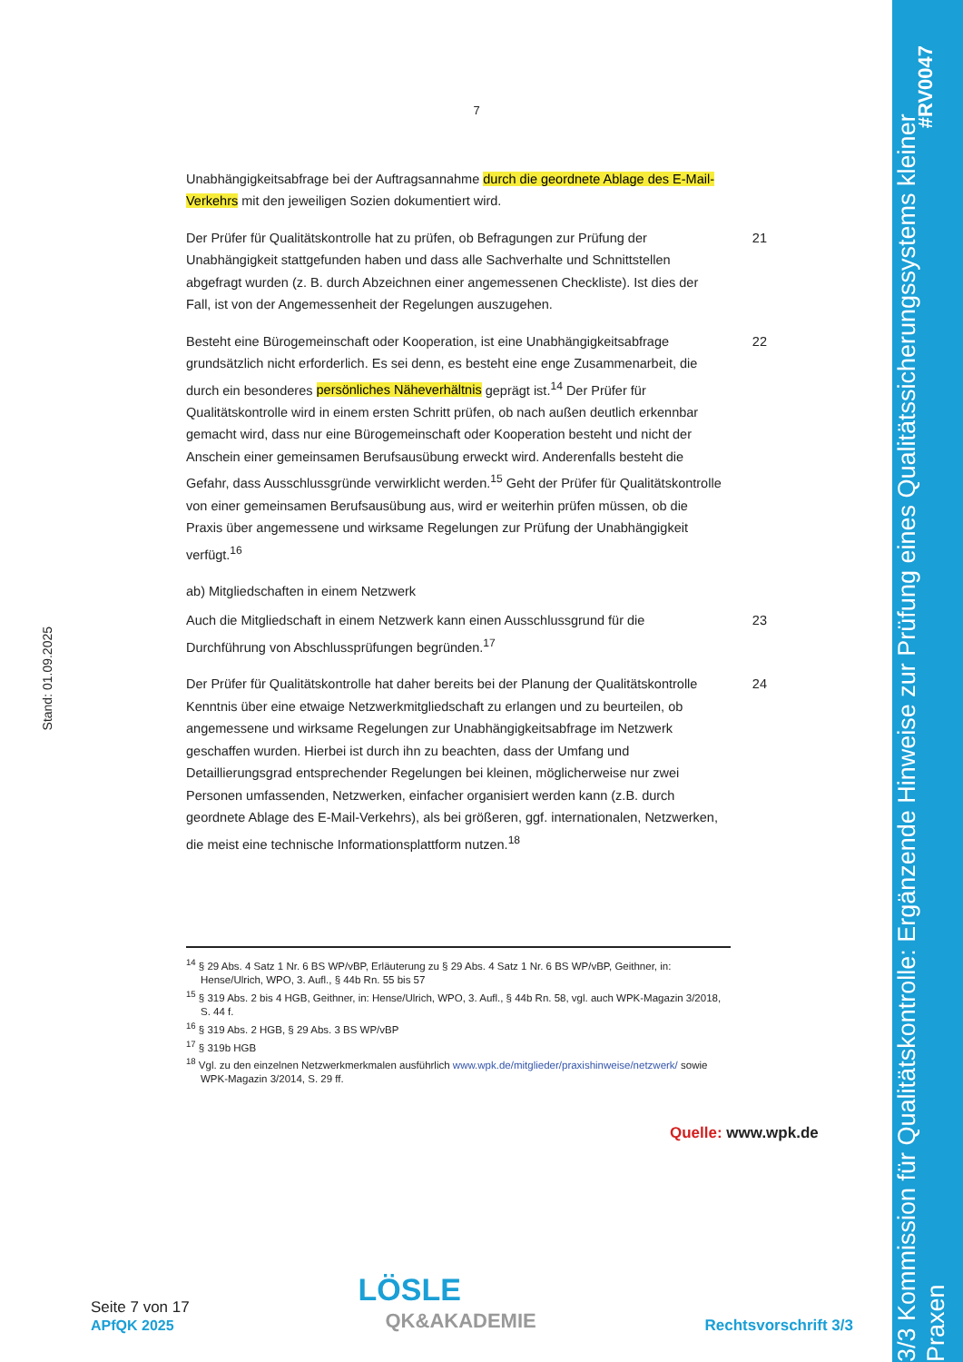Stand: 01.09.2025
7
Unabhängigkeitsabfrage bei der Auftragsannahme durch die geordnete Ablage des E-Mail-Verkehrs mit den jeweiligen Sozien dokumentiert wird.
Der Prüfer für Qualitätskontrolle hat zu prüfen, ob Befragungen zur Prüfung der Unabhängigkeit stattgefunden haben und dass alle Sachverhalte und Schnittstellen abgefragt wurden (z. B. durch Abzeichnen einer angemessenen Checkliste). Ist dies der Fall, ist von der Angemessenheit der Regelungen auszugehen.
21
Besteht eine Bürogemeinschaft oder Kooperation, ist eine Unabhängigkeitsabfrage grundsätzlich nicht erforderlich. Es sei denn, es besteht eine enge Zusammenarbeit, die durch ein besonderes persönliches Näheverhältnis geprägt ist.<sup>14</sup> Der Prüfer für Qualitätskontrolle wird in einem ersten Schritt prüfen, ob nach außen deutlich erkennbar gemacht wird, dass nur eine Bürogemeinschaft oder Kooperation besteht und nicht der Anschein einer gemeinsamen Berufsausübung erweckt wird. Anderenfalls besteht die Gefahr, dass Ausschlussgründe verwirklicht werden.<sup>15</sup> Geht der Prüfer für Qualitätskontrolle von einer gemeinsamen Berufsausübung aus, wird er weiterhin prüfen müssen, ob die Praxis über angemessene und wirksame Regelungen zur Prüfung der Unabhängigkeit verfügt.<sup>16</sup>
22
ab) Mitgliedschaften in einem Netzwerk
Auch die Mitgliedschaft in einem Netzwerk kann einen Ausschlussgrund für die Durchführung von Abschlussprüfungen begründen.<sup>17</sup>
23
Der Prüfer für Qualitätskontrolle hat daher bereits bei der Planung der Qualitätskontrolle Kenntnis über eine etwaige Netzwerkmitgliedschaft zu erlangen und zu beurteilen, ob angemessene und wirksame Regelungen zur Unabhängigkeitsabfrage im Netzwerk geschaffen wurden. Hierbei ist durch ihn zu beachten, dass der Umfang und Detaillierungsgrad entsprechender Regelungen bei kleinen, möglicherweise nur zwei Personen umfassenden, Netzwerken, einfacher organisiert werden kann (z.B. durch geordnete Ablage des E-Mail-Verkehrs), als bei größeren, ggf. internationalen, Netzwerken, die meist eine technische Informationsplattform nutzen.<sup>18</sup>
24
<sup>14</sup> § 29 Abs. 4 Satz 1 Nr. 6 BS WP/vBP, Erläuterung zu § 29 Abs. 4 Satz 1 Nr. 6 BS WP/vBP, Geithner, in: Hense/Ulrich, WPO, 3. Aufl., § 44b Rn. 55 bis 57
<sup>15</sup> § 319 Abs. 2 bis 4 HGB, Geithner, in: Hense/Ulrich, WPO, 3. Aufl., § 44b Rn. 58, vgl. auch WPK-Magazin 3/2018, S. 44 f.
<sup>16</sup> § 319 Abs. 2 HGB, § 29 Abs. 3 BS WP/vBP
<sup>17</sup> § 319b HGB
<sup>18</sup> Vgl. zu den einzelnen Netzwerkmerkmalen ausführlich www.wpk.de/mitglieder/praxishinweise/netzwerk/ sowie WPK-Magazin 3/2014, S. 29 ff.
Quelle: www.wpk.de
Seite 7 von 17
APfQK 2025
LÖSLE
QK&AKADEMIE
Rechtsvorschrift 3/3
3/3 Kommission für Qualitätskontrolle: Ergänzende Hinweise zur Prüfung eines Qualitätssicherungssystems kleiner Praxen
#RV0047